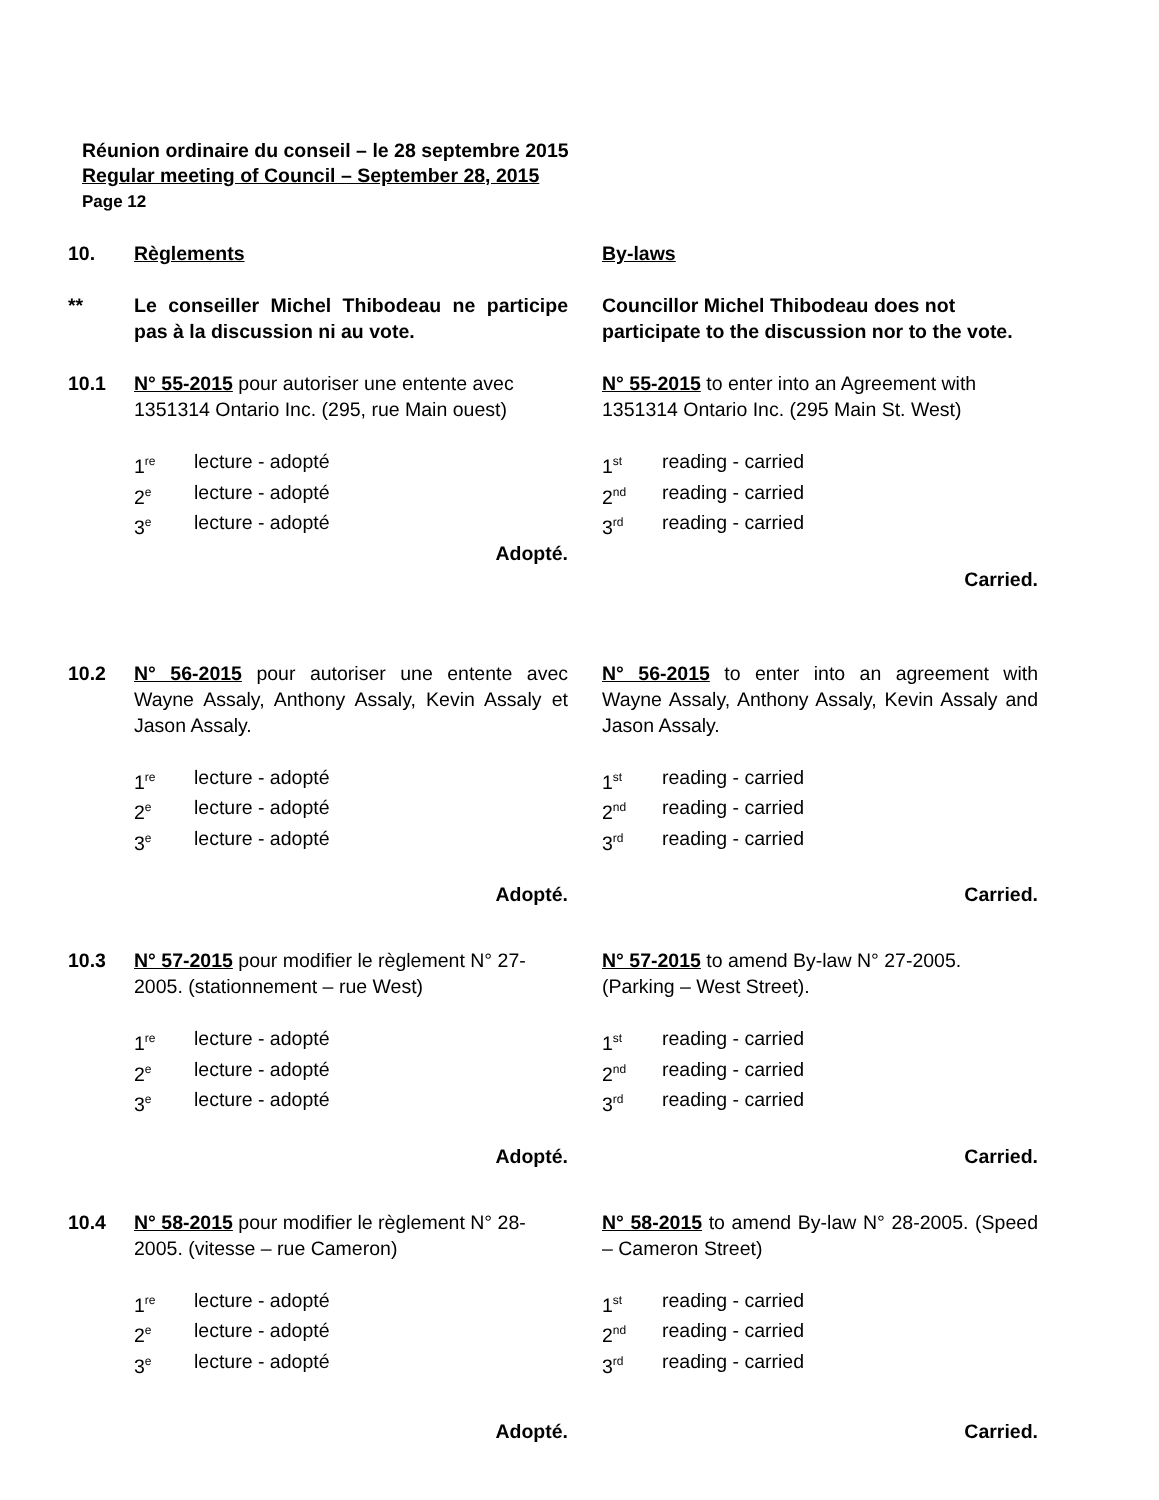Réunion ordinaire du conseil – le 28 septembre 2015
Regular meeting of Council – September 28, 2015
Page 12
10. Règlements By-laws
** Le conseiller Michel Thibodeau ne participe pas à la discussion ni au vote.
Councillor Michel Thibodeau does not participate to the discussion nor to the vote.
10.1 N° 55-2015 pour autoriser une entente avec 1351314 Ontario Inc. (295, rue Main ouest)
N° 55-2015 to enter into an Agreement with 1351314 Ontario Inc. (295 Main St. West)
1<sup>re</sup> lecture - adopté
2<sup>e</sup> lecture - adopté
3<sup>e</sup> lecture - adopté
Adopté.
1<sup>st</sup> reading - carried
2<sup>nd</sup> reading - carried
3<sup>rd</sup> reading - carried
Carried.
10.2 N° 56-2015 pour autoriser une entente avec Wayne Assaly, Anthony Assaly, Kevin Assaly et Jason Assaly.
N° 56-2015 to enter into an agreement with Wayne Assaly, Anthony Assaly, Kevin Assaly and Jason Assaly.
1<sup>re</sup> lecture - adopté
2<sup>e</sup> lecture - adopté
3<sup>e</sup> lecture - adopté
Adopté.
1<sup>st</sup> reading - carried
2<sup>nd</sup> reading - carried
3<sup>rd</sup> reading - carried
Carried.
10.3 N° 57-2015 pour modifier le règlement N° 27-2005. (stationnement – rue West)
N° 57-2015 to amend By-law N° 27-2005. (Parking – West Street).
1<sup>re</sup> lecture - adopté
2<sup>e</sup> lecture - adopté
3<sup>e</sup> lecture - adopté
Adopté.
1<sup>st</sup> reading - carried
2<sup>nd</sup> reading - carried
3<sup>rd</sup> reading - carried
Carried.
10.4 N° 58-2015 pour modifier le règlement N° 28-2005. (vitesse – rue Cameron)
N° 58-2015 to amend By-law N° 28-2005. (Speed – Cameron Street)
1<sup>re</sup> lecture - adopté
2<sup>e</sup> lecture - adopté
3<sup>e</sup> lecture - adopté
Adopté.
1<sup>st</sup> reading - carried
2<sup>nd</sup> reading - carried
3<sup>rd</sup> reading - carried
Carried.